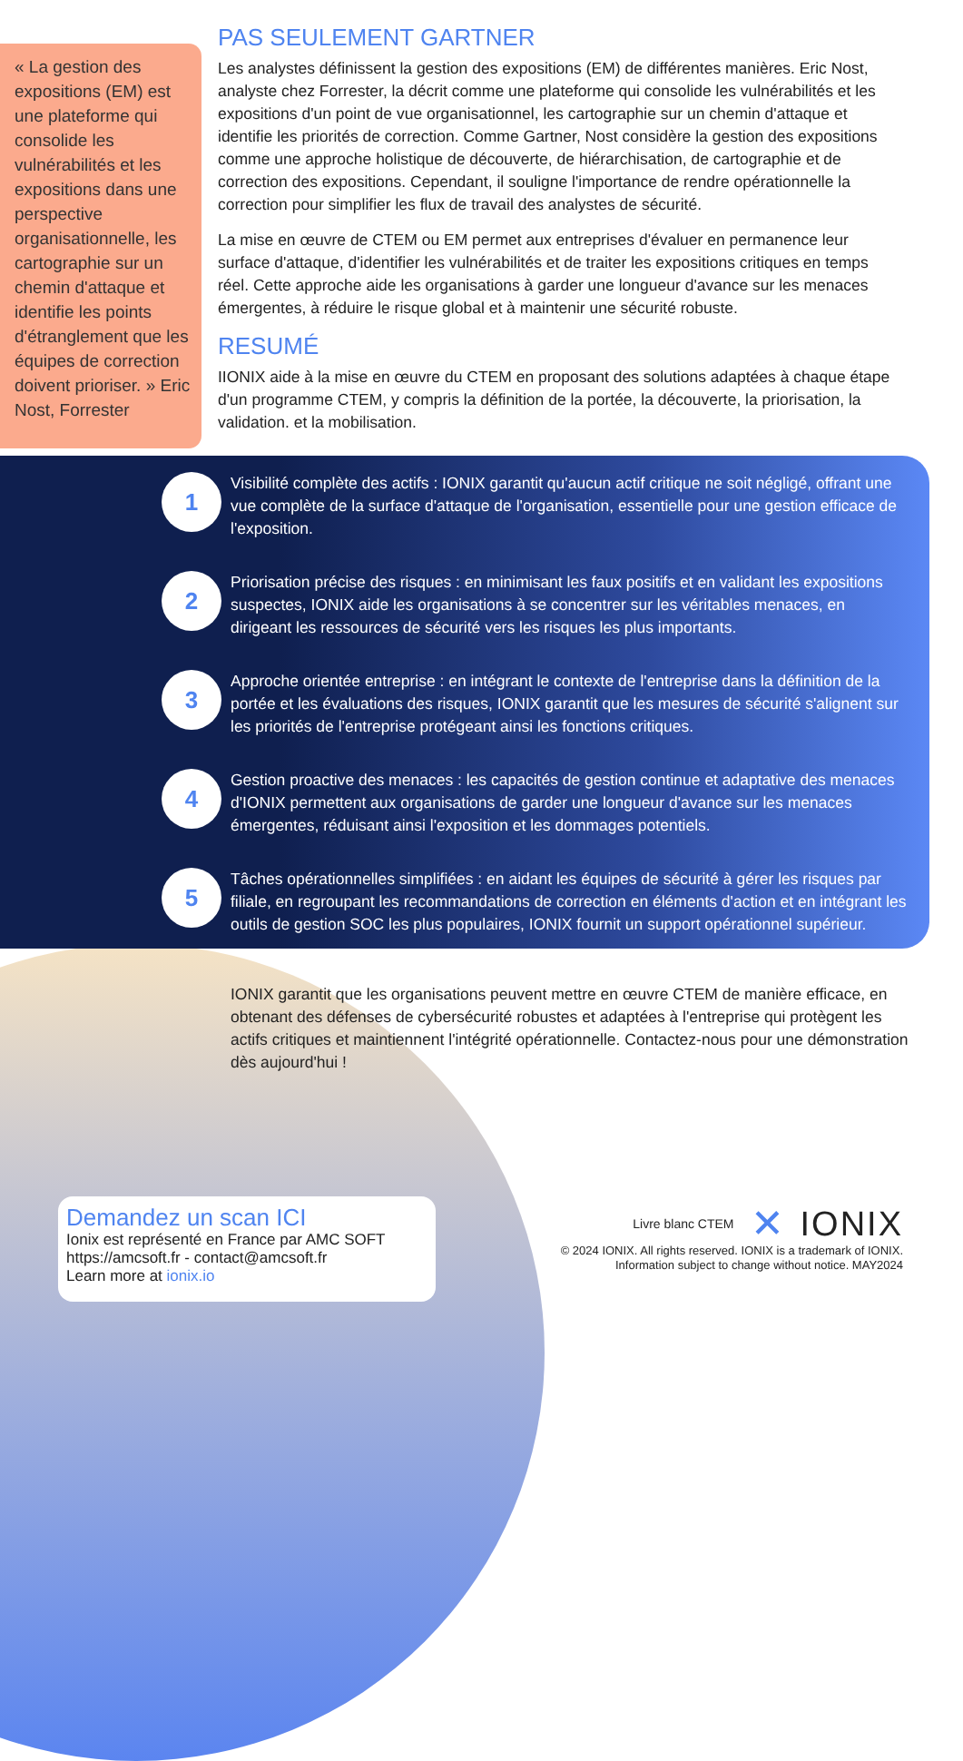« La gestion des expositions (EM) est une plateforme qui consolide les vulnérabilités et les expositions dans une perspective organisationnelle, les cartographie sur un chemin d'attaque et identifie les points d'étranglement que les équipes de correction doivent prioriser. » Eric Nost, Forrester
PAS SEULEMENT GARTNER
Les analystes définissent la gestion des expositions (EM) de différentes manières. Eric Nost, analyste chez Forrester, la décrit comme une plateforme qui consolide les vulnérabilités et les expositions d'un point de vue organisationnel, les cartographie sur un chemin d'attaque et identifie les priorités de correction. Comme Gartner, Nost considère la gestion des expositions comme une approche holistique de découverte, de hiérarchisation, de cartographie et de correction des expositions. Cependant, il souligne l'importance de rendre opérationnelle la correction pour simplifier les flux de travail des analystes de sécurité.
La mise en œuvre de CTEM ou EM permet aux entreprises d'évaluer en permanence leur surface d'attaque, d'identifier les vulnérabilités et de traiter les expositions critiques en temps réel. Cette approche aide les organisations à garder une longueur d'avance sur les menaces émergentes, à réduire le risque global et à maintenir une sécurité robuste.
RESUMÉ
IIONIX aide à la mise en œuvre du CTEM en proposant des solutions adaptées à chaque étape d'un programme CTEM, y compris la définition de la portée, la découverte, la priorisation, la validation. et la mobilisation.
1
Visibilité complète des actifs : IONIX garantit qu'aucun actif critique ne soit négligé, offrant une vue complète de la surface d'attaque de l'organisation, essentielle pour une gestion efficace de l'exposition.
2
Priorisation précise des risques : en minimisant les faux positifs et en validant les expositions suspectes, IONIX aide les organisations à se concentrer sur les véritables menaces, en dirigeant les ressources de sécurité vers les risques les plus importants.
3
Approche orientée entreprise : en intégrant le contexte de l'entreprise dans la définition de la portée et les évaluations des risques, IONIX garantit que les mesures de sécurité s'alignent sur les priorités de l'entreprise protégeant ainsi les fonctions critiques.
4
Gestion proactive des menaces : les capacités de gestion continue et adaptative des menaces d'IONIX permettent aux organisations de garder une longueur d'avance sur les menaces émergentes, réduisant ainsi l'exposition et les dommages potentiels.
5
Tâches opérationnelles simplifiées : en aidant les équipes de sécurité à gérer les risques par filiale, en regroupant les recommandations de correction en éléments d'action et en intégrant les outils de gestion SOC les plus populaires, IONIX fournit un support opérationnel supérieur.
IONIX garantit que les organisations peuvent mettre en œuvre CTEM de manière efficace, en obtenant des défenses de cybersécurité robustes et adaptées à l'entreprise qui protègent les actifs critiques et maintiennent l'intégrité opérationnelle. Contactez-nous pour une démonstration dès aujourd'hui !
Demandez un scan ICI
Ionix est représenté en France par AMC SOFT
https://amcsoft.fr - contact@amcsoft.fr
Learn more at ionix.io
Livre blanc CTEM ✕ IONIX
© 2024 IONIX. All rights reserved. IONIX is a trademark of IONIX.
Information subject to change without notice. MAY2024